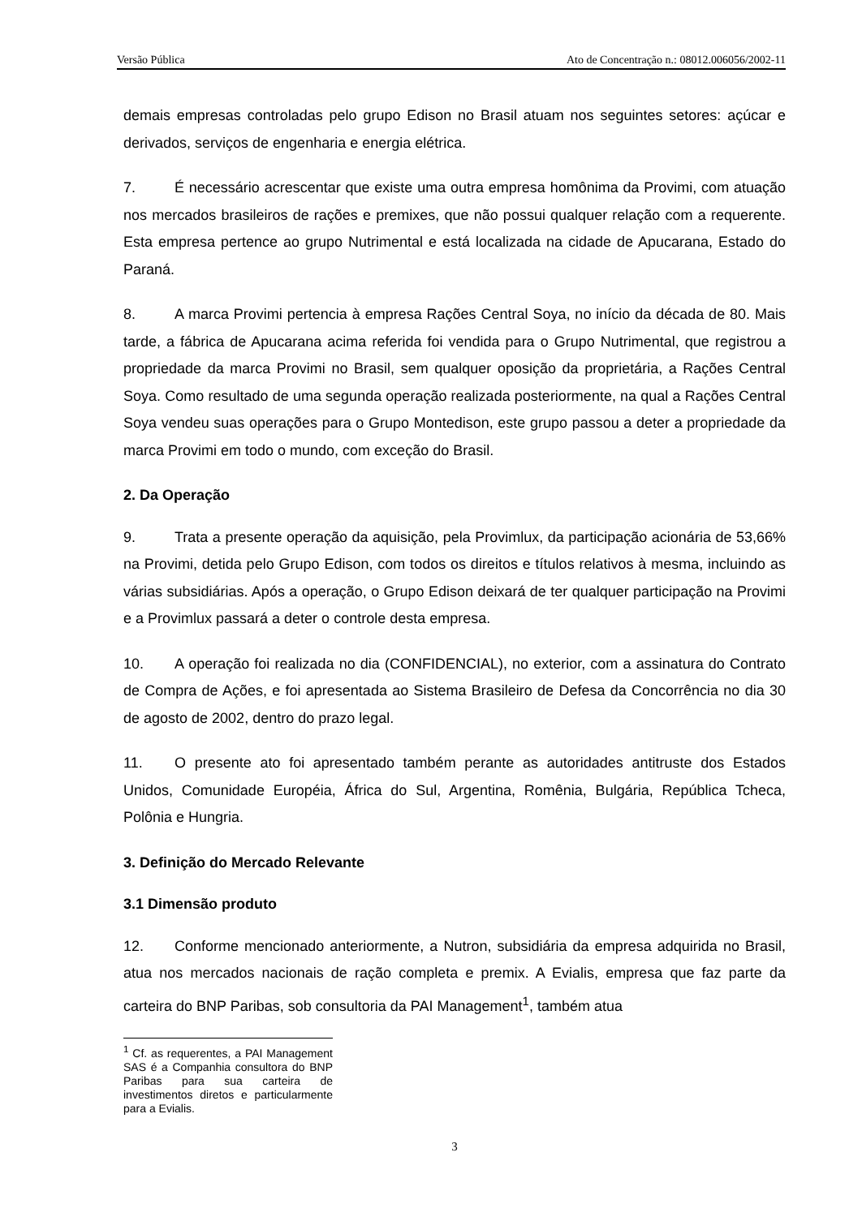Versão Pública Ato de Concentração n.: 08012.006056/2002-11
demais empresas controladas pelo grupo Edison no Brasil atuam nos seguintes setores: açúcar e derivados, serviços de engenharia e energia elétrica.
7. É necessário acrescentar que existe uma outra empresa homônima da Provimi, com atuação nos mercados brasileiros de rações e premixes, que não possui qualquer relação com a requerente. Esta empresa pertence ao grupo Nutrimental e está localizada na cidade de Apucarana, Estado do Paraná.
8. A marca Provimi pertencia à empresa Rações Central Soya, no início da década de 80. Mais tarde, a fábrica de Apucarana acima referida foi vendida para o Grupo Nutrimental, que registrou a propriedade da marca Provimi no Brasil, sem qualquer oposição da proprietária, a Rações Central Soya. Como resultado de uma segunda operação realizada posteriormente, na qual a Rações Central Soya vendeu suas operações para o Grupo Montedison, este grupo passou a deter a propriedade da marca Provimi em todo o mundo, com exceção do Brasil.
2. Da Operação
9. Trata a presente operação da aquisição, pela Provimlux, da participação acionária de 53,66% na Provimi, detida pelo Grupo Edison, com todos os direitos e títulos relativos à mesma, incluindo as várias subsidiárias. Após a operação, o Grupo Edison deixará de ter qualquer participação na Provimi e a Provimlux passará a deter o controle desta empresa.
10. A operação foi realizada no dia (CONFIDENCIAL), no exterior, com a assinatura do Contrato de Compra de Ações, e foi apresentada ao Sistema Brasileiro de Defesa da Concorrência no dia 30 de agosto de 2002, dentro do prazo legal.
11. O presente ato foi apresentado também perante as autoridades antitruste dos Estados Unidos, Comunidade Européia, África do Sul, Argentina, Romênia, Bulgária, República Tcheca, Polônia e Hungria.
3. Definição do Mercado Relevante
3.1 Dimensão produto
12. Conforme mencionado anteriormente, a Nutron, subsidiária da empresa adquirida no Brasil, atua nos mercados nacionais de ração completa e premix. A Evialis, empresa que faz parte da carteira do BNP Paribas, sob consultoria da PAI Management<sup>1</sup>, também atua
<sup>1</sup> Cf. as requerentes, a PAI Management SAS é a Companhia consultora do BNP Paribas para sua carteira de investimentos diretos e particularmente para a Evialis.
3